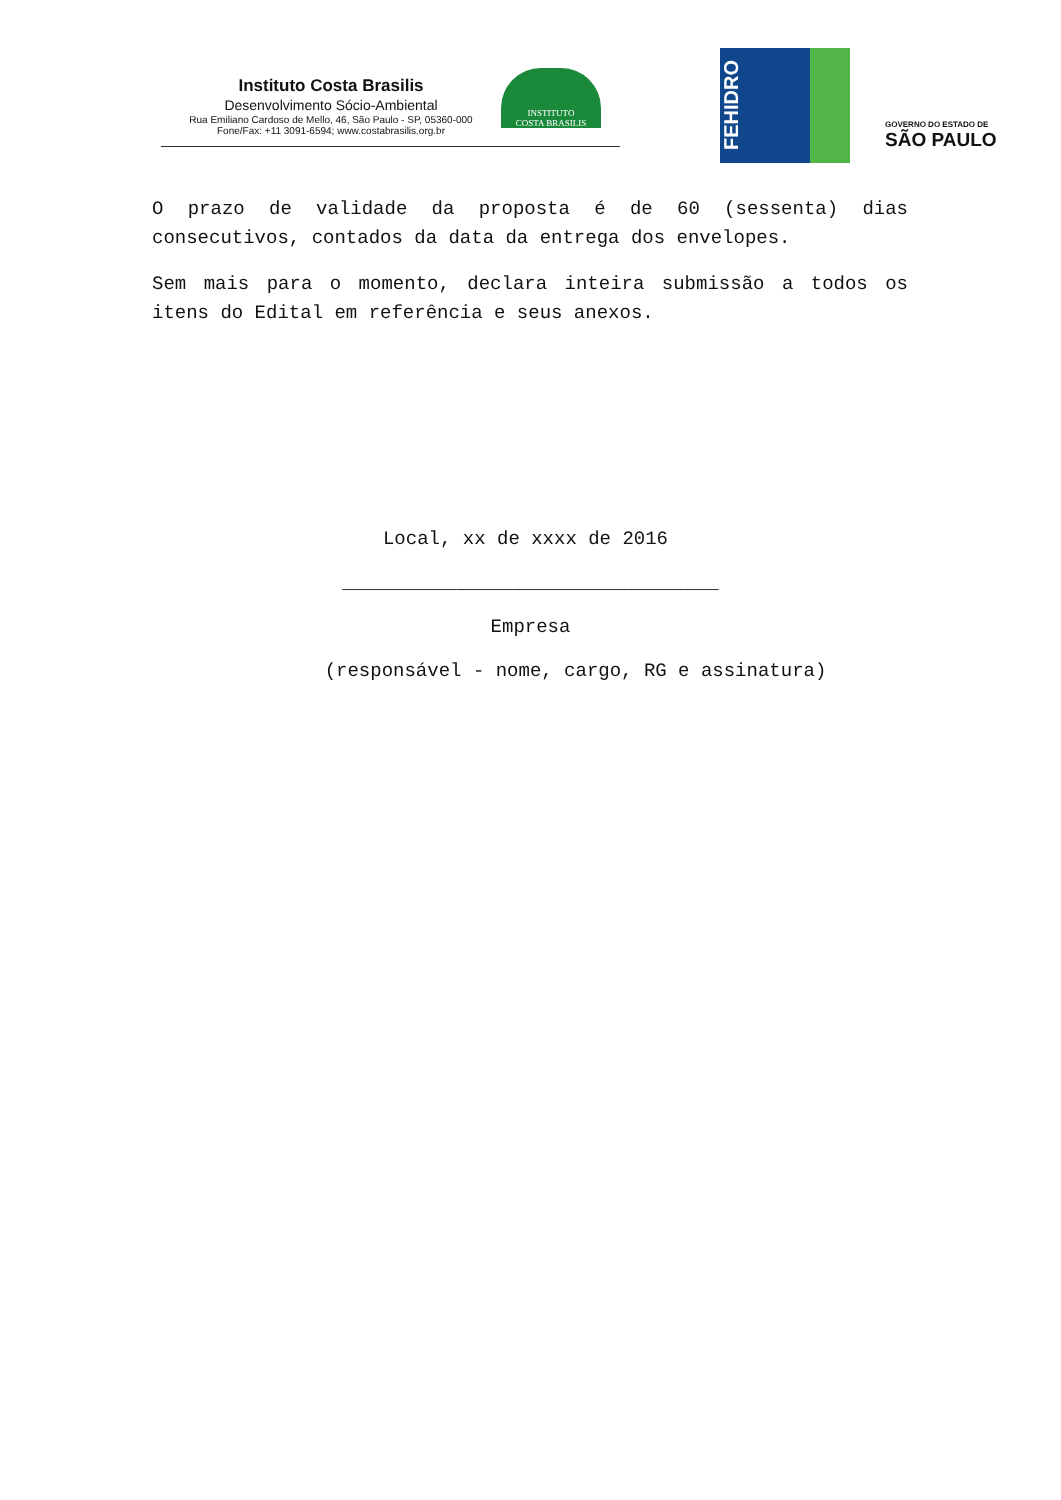Instituto Costa Brasilis
Desenvolvimento Sócio-Ambiental
Rua Emiliano Cardoso de Mello, 46, São Paulo - SP, 05360-000
Fone/Fax: +11 3091-6594; www.costabrasilis.org.br
INSTITUTO
COSTA BRASILIS
FEHIDRO
GOVERNO DO ESTADO DE
SÃO PAULO
O prazo de validade da proposta é de 60 (sessenta) dias consecutivos, contados da data da entrega dos envelopes.
Sem mais para o momento, declara inteira submissão a todos os itens do Edital em referência e seus anexos.
Local, xx de xxxx de 2016
_________________________________
Empresa
(responsável - nome, cargo, RG e assinatura)